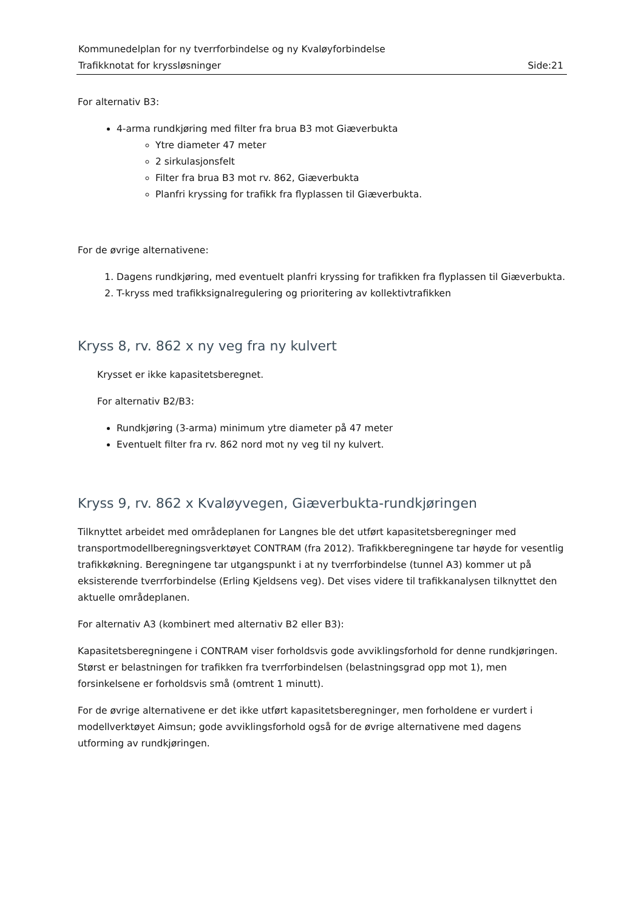Kommunedelplan for ny tverrforbindelse og ny Kvaløyforbindelse
Trafikknotat for kryssløsninger Side:21
For alternativ B3:
4-arma rundkjøring med filter fra brua B3 mot Giæverbukta
Ytre diameter 47 meter
2 sirkulasjonsfelt
Filter fra brua B3 mot rv. 862, Giæverbukta
Planfri kryssing for trafikk fra flyplassen til Giæverbukta.
For de øvrige alternativene:
1. Dagens rundkjøring, med eventuelt planfri kryssing for trafikken fra flyplassen til Giæverbukta.
2. T-kryss med trafikksignalregulering og prioritering av kollektivtrafikken
Kryss 8, rv. 862 x ny veg fra ny kulvert
Krysset er ikke kapasitetsberegnet.
For alternativ B2/B3:
Rundkjøring (3-arma) minimum ytre diameter på 47 meter
Eventuelt filter fra rv. 862 nord mot ny veg til ny kulvert.
Kryss 9, rv. 862 x Kvaløyvegen, Giæverbukta-rundkjøringen
Tilknyttet arbeidet med områdeplanen for Langnes ble det utført kapasitetsberegninger med transportmodellberegningsverktøyet CONTRAM (fra 2012). Trafikkberegningene tar høyde for vesentlig trafikkøkning. Beregningene tar utgangspunkt i at ny tverrforbindelse (tunnel A3) kommer ut på eksisterende tverrforbindelse (Erling Kjeldsens veg). Det vises videre til trafikkanalysen tilknyttet den aktuelle områdeplanen.
For alternativ A3 (kombinert med alternativ B2 eller B3):
Kapasitetsberegningene i CONTRAM viser forholdsvis gode avviklingsforhold for denne rundkjøringen. Størst er belastningen for trafikken fra tverrforbindelsen (belastningsgrad opp mot 1), men forsinkelsene er forholdsvis små (omtrent 1 minutt).
For de øvrige alternativene er det ikke utført kapasitetsberegninger, men forholdene er vurdert i modellverktøyet Aimsun; gode avviklingsforhold også for de øvrige alternativene med dagens utforming av rundkjøringen.